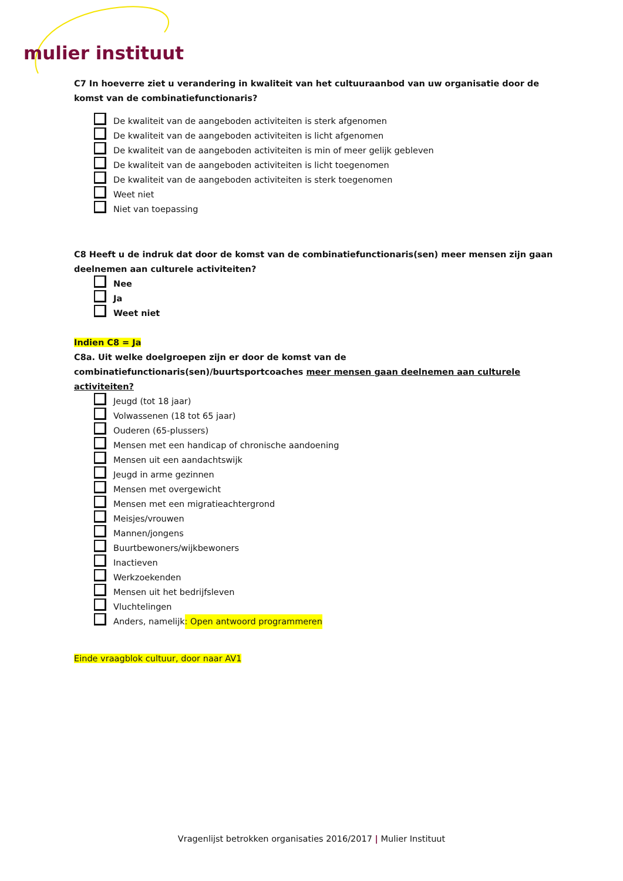mulier instituut
C7 In hoeverre ziet u verandering in kwaliteit van het cultuuraanbod van uw organisatie door de komst van de combinatiefunctionaris?
De kwaliteit van de aangeboden activiteiten is sterk afgenomen
De kwaliteit van de aangeboden activiteiten is licht afgenomen
De kwaliteit van de aangeboden activiteiten is min of meer gelijk gebleven
De kwaliteit van de aangeboden activiteiten is licht toegenomen
De kwaliteit van de aangeboden activiteiten is sterk toegenomen
Weet niet
Niet van toepassing
C8 Heeft u de indruk dat door de komst van de combinatiefunctionaris(sen) meer mensen zijn gaan deelnemen aan culturele activiteiten?
Nee
Ja
Weet niet
Indien C8 = Ja
C8a. Uit welke doelgroepen zijn er door de komst van de combinatiefunctionaris(sen)/buurtsportcoaches meer mensen gaan deelnemen aan culturele activiteiten?
Jeugd (tot 18 jaar)
Volwassenen (18 tot 65 jaar)
Ouderen (65-plussers)
Mensen met een handicap of chronische aandoening
Mensen uit een aandachtswijk
Jeugd in arme gezinnen
Mensen met overgewicht
Mensen met een migratieachtergrond
Meisjes/vrouwen
Mannen/jongens
Buurtbewoners/wijkbewoners
Inactieven
Werkzoekenden
Mensen uit het bedrijfsleven
Vluchtelingen
Anders, namelijk: Open antwoord programmeren
Einde vraagblok cultuur, door naar AV1
Vragenlijst betrokken organisaties 2016/2017 | Mulier Instituut